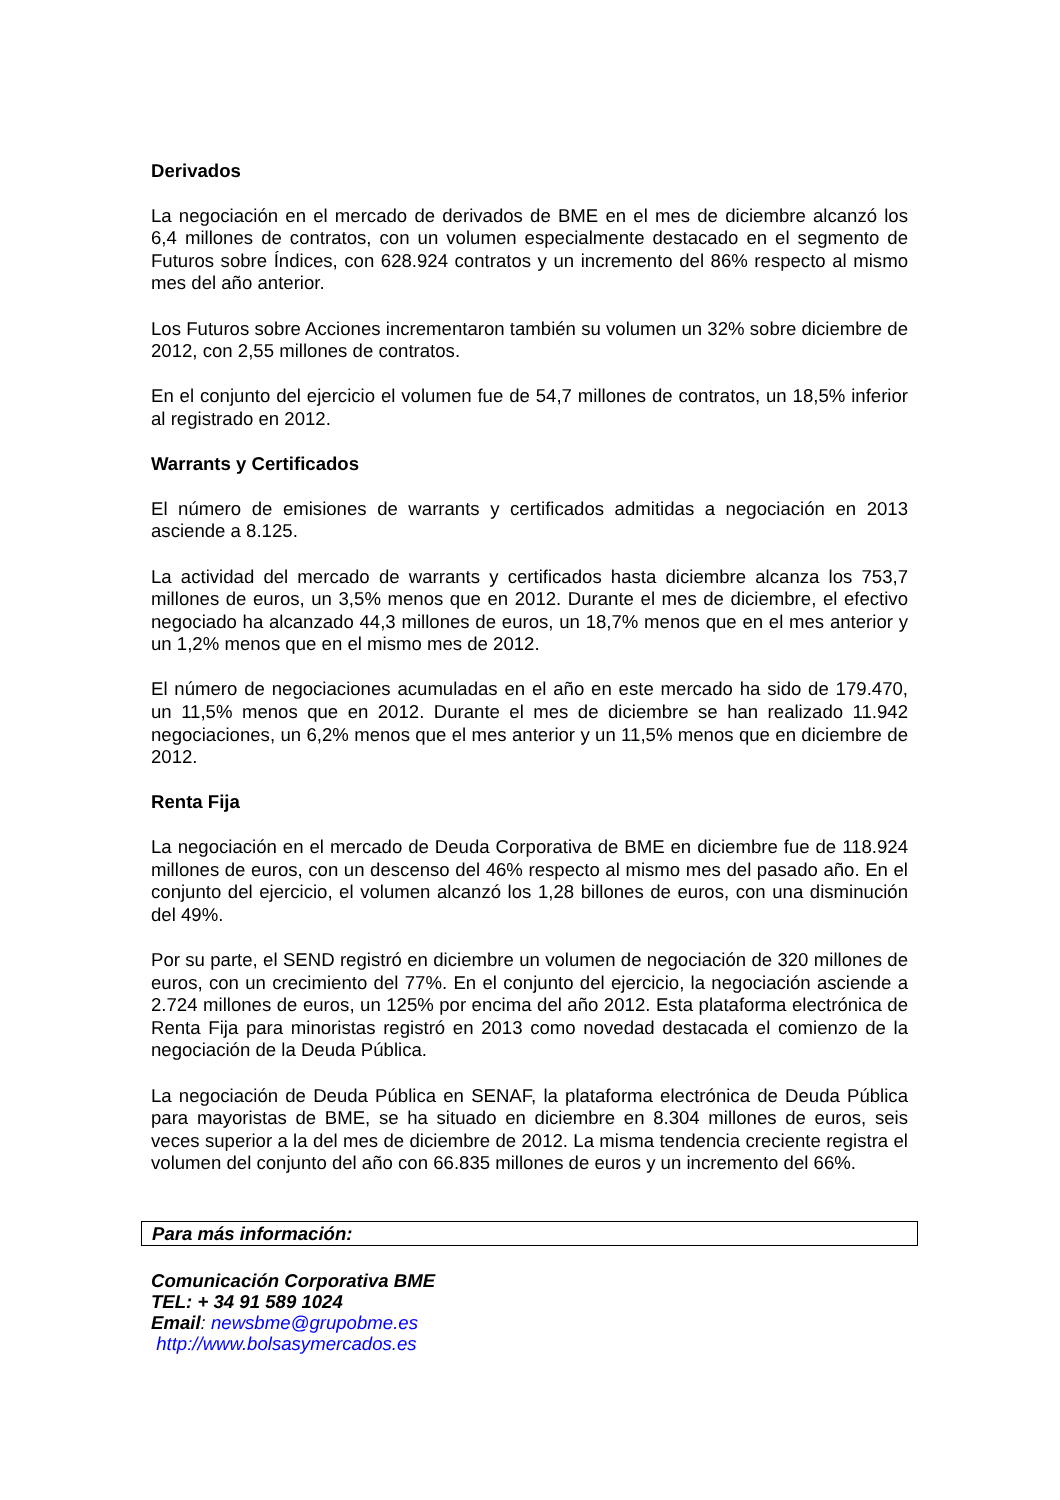Derivados
La negociación en el mercado de derivados de BME en el mes de diciembre alcanzó los 6,4 millones de contratos, con un volumen especialmente destacado en el segmento de Futuros sobre Índices, con 628.924 contratos y un incremento del 86% respecto al mismo mes del año anterior.
Los Futuros sobre Acciones incrementaron también su volumen un 32% sobre diciembre de 2012, con 2,55 millones de contratos.
En el conjunto del ejercicio el volumen fue de 54,7 millones de contratos, un 18,5% inferior al registrado en 2012.
Warrants y Certificados
El número de emisiones de warrants y certificados admitidas a negociación en 2013 asciende a 8.125.
La actividad del mercado de warrants y certificados hasta diciembre alcanza los 753,7 millones de euros, un 3,5% menos que en 2012. Durante el mes de diciembre, el efectivo negociado ha alcanzado 44,3 millones de euros, un 18,7% menos que en el mes anterior y un 1,2% menos que en el mismo mes de 2012.
El número de negociaciones acumuladas en el año en este mercado ha sido de 179.470, un 11,5% menos que en 2012. Durante el mes de diciembre se han realizado 11.942 negociaciones, un 6,2% menos que el mes anterior y un 11,5% menos que en diciembre de 2012.
Renta Fija
La negociación en el mercado de Deuda Corporativa de BME en diciembre fue de 118.924 millones de euros, con un descenso del 46% respecto al mismo mes del pasado año. En el conjunto del ejercicio, el volumen alcanzó los 1,28 billones de euros, con una disminución del 49%.
Por su parte, el SEND registró en diciembre un volumen de negociación de 320 millones de euros, con un crecimiento del 77%. En el conjunto del ejercicio, la negociación asciende a 2.724 millones de euros, un 125% por encima del año 2012. Esta plataforma electrónica de Renta Fija para minoristas registró en 2013 como novedad destacada el comienzo de la negociación de la Deuda Pública.
La negociación de Deuda Pública en SENAF, la plataforma electrónica de Deuda Pública para mayoristas de BME, se ha situado en diciembre en 8.304 millones de euros, seis veces superior a la del mes de diciembre de 2012. La misma tendencia creciente registra el volumen del conjunto del año con 66.835 millones de euros y un incremento del 66%.
Para más información:
Comunicación Corporativa BME
TEL: + 34 91 589 1024
Email: newsbme@grupobme.es
http://www.bolsasymercados.es